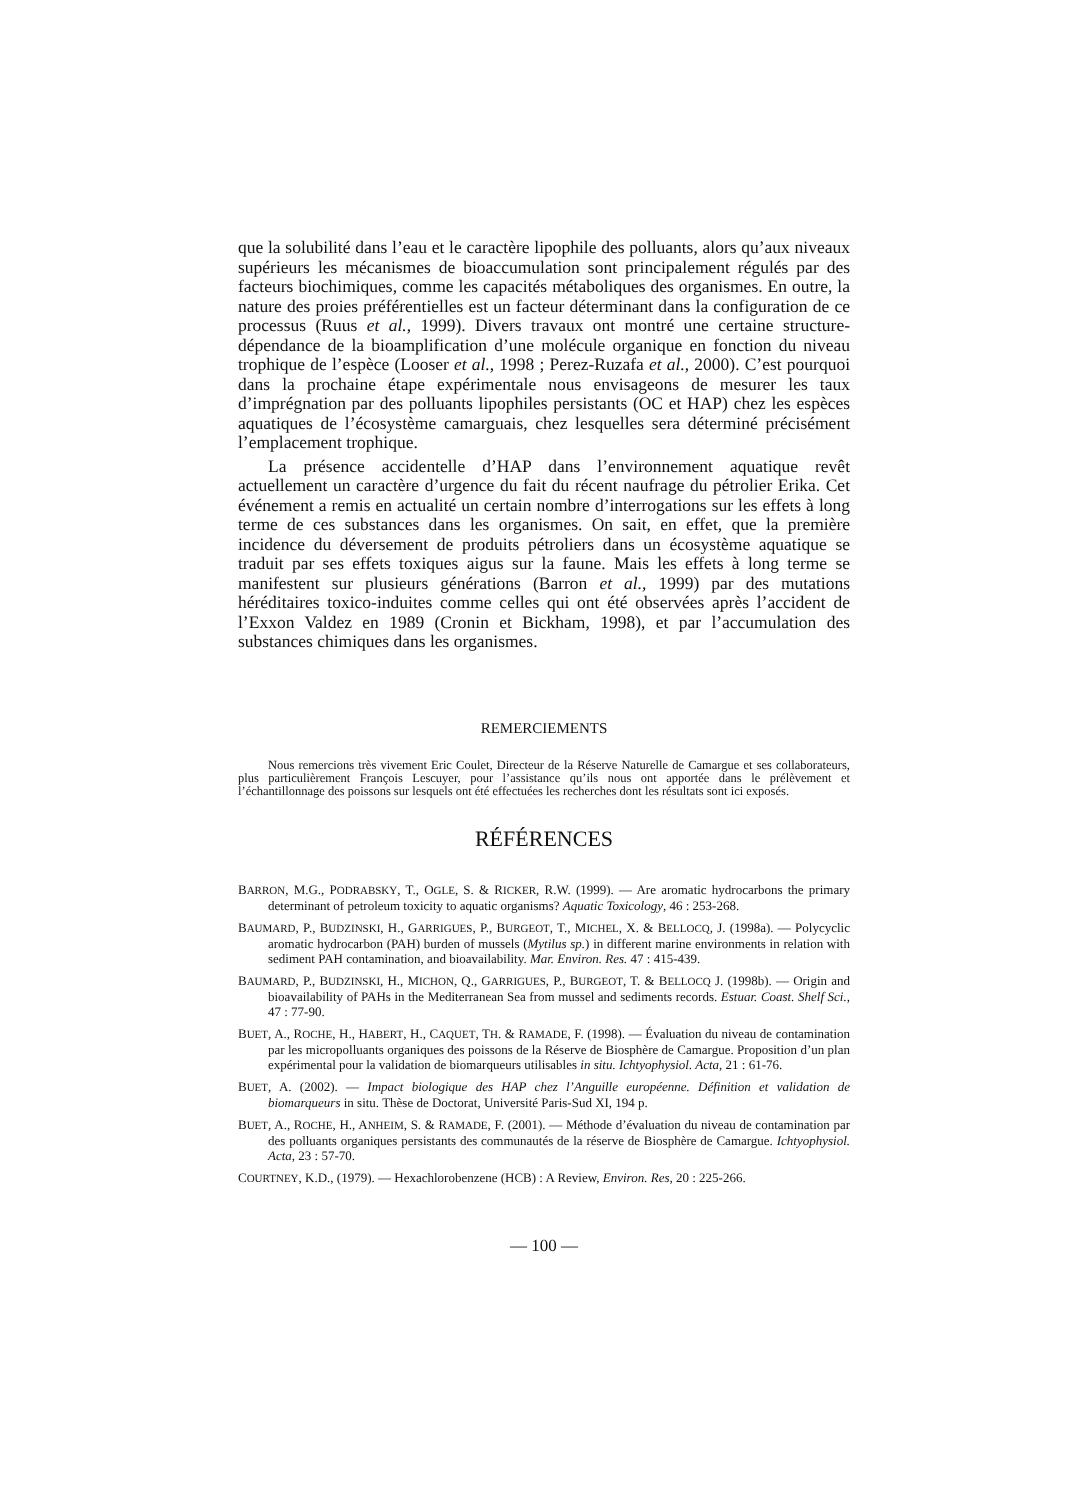que la solubilité dans l’eau et le caractère lipophile des polluants, alors qu’aux niveaux supérieurs les mécanismes de bioaccumulation sont principalement régulés par des facteurs biochimiques, comme les capacités métaboliques des organismes. En outre, la nature des proies préférentielles est un facteur déterminant dans la configuration de ce processus (Ruus et al., 1999). Divers travaux ont montré une certaine structure-dépendance de la bioamplification d’une molécule organique en fonction du niveau trophique de l’espèce (Looser et al., 1998 ; Perez-Ruzafa et al., 2000). C’est pourquoi dans la prochaine étape expérimentale nous envisageons de mesurer les taux d’imprégnation par des polluants lipophiles persistants (OC et HAP) chez les espèces aquatiques de l’écosystème camarguais, chez lesquelles sera déterminé précisément l’emplacement trophique.
La présence accidentelle d’HAP dans l’environnement aquatique revêt actuellement un caractère d’urgence du fait du récent naufrage du pétrolier Erika. Cet événement a remis en actualité un certain nombre d’interrogations sur les effets à long terme de ces substances dans les organismes. On sait, en effet, que la première incidence du déversement de produits pétroliers dans un écosystème aquatique se traduit par ses effets toxiques aigus sur la faune. Mais les effets à long terme se manifestent sur plusieurs générations (Barron et al., 1999) par des mutations héréditaires toxico-induites comme celles qui ont été observées après l’accident de l’Exxon Valdez en 1989 (Cronin et Bickham, 1998), et par l’accumulation des substances chimiques dans les organismes.
REMERCIEMENTS
Nous remercions très vivement Eric Coulet, Directeur de la Réserve Naturelle de Camargue et ses collaborateurs, plus particulièrement François Lescuyer, pour l’assistance qu’ils nous ont apportée dans le prélèvement et l’échantillonnage des poissons sur lesquels ont été effectuées les recherches dont les résultats sont ici exposés.
RÉFÉRENCES
BARRON, M.G., PODRABSKY, T., OGLE, S. & RICKER, R.W. (1999). — Are aromatic hydrocarbons the primary determinant of petroleum toxicity to aquatic organisms? Aquatic Toxicology, 46 : 253-268.
BAUMARD, P., BUDZINSKI, H., GARRIGUES, P., BURGEOT, T., MICHEL, X. & BELLOCQ, J. (1998a). — Polycyclic aromatic hydrocarbon (PAH) burden of mussels (Mytilus sp.) in different marine environments in relation with sediment PAH contamination, and bioavailability. Mar. Environ. Res. 47 : 415-439.
BAUMARD, P., BUDZINSKI, H., MICHON, Q., GARRIGUES, P., BURGEOT, T. & BELLOCQ J. (1998b). — Origin and bioavailability of PAHs in the Mediterranean Sea from mussel and sediments records. Estuar. Coast. Shelf Sci., 47 : 77-90.
BUET, A., ROCHE, H., HABERT, H., CAQUET, TH. & RAMADE, F. (1998). — Évaluation du niveau de contamination par les micropolluants organiques des poissons de la Réserve de Biosphère de Camargue. Proposition d’un plan expérimental pour la validation de biomarqueurs utilisables in situ. Ichtyophysiol. Acta, 21 : 61-76.
BUET, A. (2002). — Impact biologique des HAP chez l’Anguille européenne. Définition et validation de biomarqueurs in situ. Thèse de Doctorat, Université Paris-Sud XI, 194 p.
BUET, A., ROCHE, H., ANHEIM, S. & RAMADE, F. (2001). — Méthode d’évaluation du niveau de contamination par des polluants organiques persistants des communautés de la réserve de Biosphère de Camargue. Ichtyophysiol. Acta, 23 : 57-70.
COURTNEY, K.D., (1979). — Hexachlorobenzene (HCB) : A Review, Environ. Res, 20 : 225-266.
— 100 —